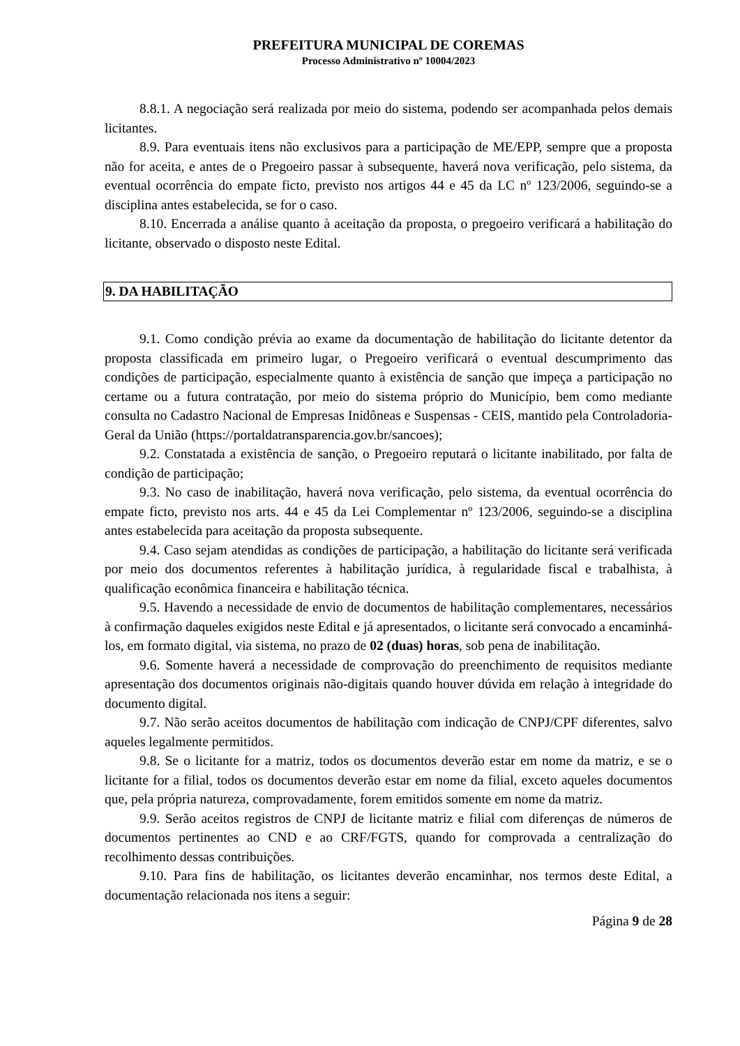PREFEITURA MUNICIPAL DE COREMAS
Processo Administrativo nº 10004/2023
8.8.1. A negociação será realizada por meio do sistema, podendo ser acompanhada pelos demais licitantes.
8.9. Para eventuais itens não exclusivos para a participação de ME/EPP, sempre que a proposta não for aceita, e antes de o Pregoeiro passar à subsequente, haverá nova verificação, pelo sistema, da eventual ocorrência do empate ficto, previsto nos artigos 44 e 45 da LC nº 123/2006, seguindo-se a disciplina antes estabelecida, se for o caso.
8.10. Encerrada a análise quanto à aceitação da proposta, o pregoeiro verificará a habilitação do licitante, observado o disposto neste Edital.
9. DA HABILITAÇÃO
9.1. Como condição prévia ao exame da documentação de habilitação do licitante detentor da proposta classificada em primeiro lugar, o Pregoeiro verificará o eventual descumprimento das condições de participação, especialmente quanto à existência de sanção que impeça a participação no certame ou a futura contratação, por meio do sistema próprio do Município, bem como mediante consulta no Cadastro Nacional de Empresas Inidôneas e Suspensas - CEIS, mantido pela Controladoria-Geral da União (https://portaldatransparencia.gov.br/sancoes);
9.2. Constatada a existência de sanção, o Pregoeiro reputará o licitante inabilitado, por falta de condição de participação;
9.3. No caso de inabilitação, haverá nova verificação, pelo sistema, da eventual ocorrência do empate ficto, previsto nos arts. 44 e 45 da Lei Complementar nº 123/2006, seguindo-se a disciplina antes estabelecida para aceitação da proposta subsequente.
9.4. Caso sejam atendidas as condições de participação, a habilitação do licitante será verificada por meio dos documentos referentes à habilitação jurídica, à regularidade fiscal e trabalhista, à qualificação econômica financeira e habilitação técnica.
9.5. Havendo a necessidade de envio de documentos de habilitação complementares, necessários à confirmação daqueles exigidos neste Edital e já apresentados, o licitante será convocado a encaminhá-los, em formato digital, via sistema, no prazo de 02 (duas) horas, sob pena de inabilitação.
9.6. Somente haverá a necessidade de comprovação do preenchimento de requisitos mediante apresentação dos documentos originais não-digitais quando houver dúvida em relação à integridade do documento digital.
9.7. Não serão aceitos documentos de habilitação com indicação de CNPJ/CPF diferentes, salvo aqueles legalmente permitidos.
9.8. Se o licitante for a matriz, todos os documentos deverão estar em nome da matriz, e se o licitante for a filial, todos os documentos deverão estar em nome da filial, exceto aqueles documentos que, pela própria natureza, comprovadamente, forem emitidos somente em nome da matriz.
9.9. Serão aceitos registros de CNPJ de licitante matriz e filial com diferenças de números de documentos pertinentes ao CND e ao CRF/FGTS, quando for comprovada a centralização do recolhimento dessas contribuições.
9.10. Para fins de habilitação, os licitantes deverão encaminhar, nos termos deste Edital, a documentação relacionada nos itens a seguir:
Página 9 de 28